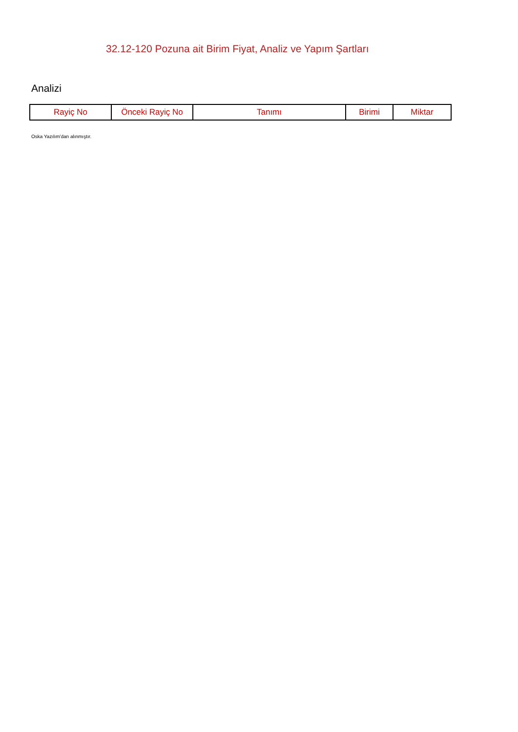32.12-120 Pozuna ait Birim Fiyat, Analiz ve Yapım Şartları
Analizi
| Rayiç No | Önceki Rayiç No | Tanımı | Birimi | Miktar |
| --- | --- | --- | --- | --- |
Oska Yazılım'dan alınmıştır.